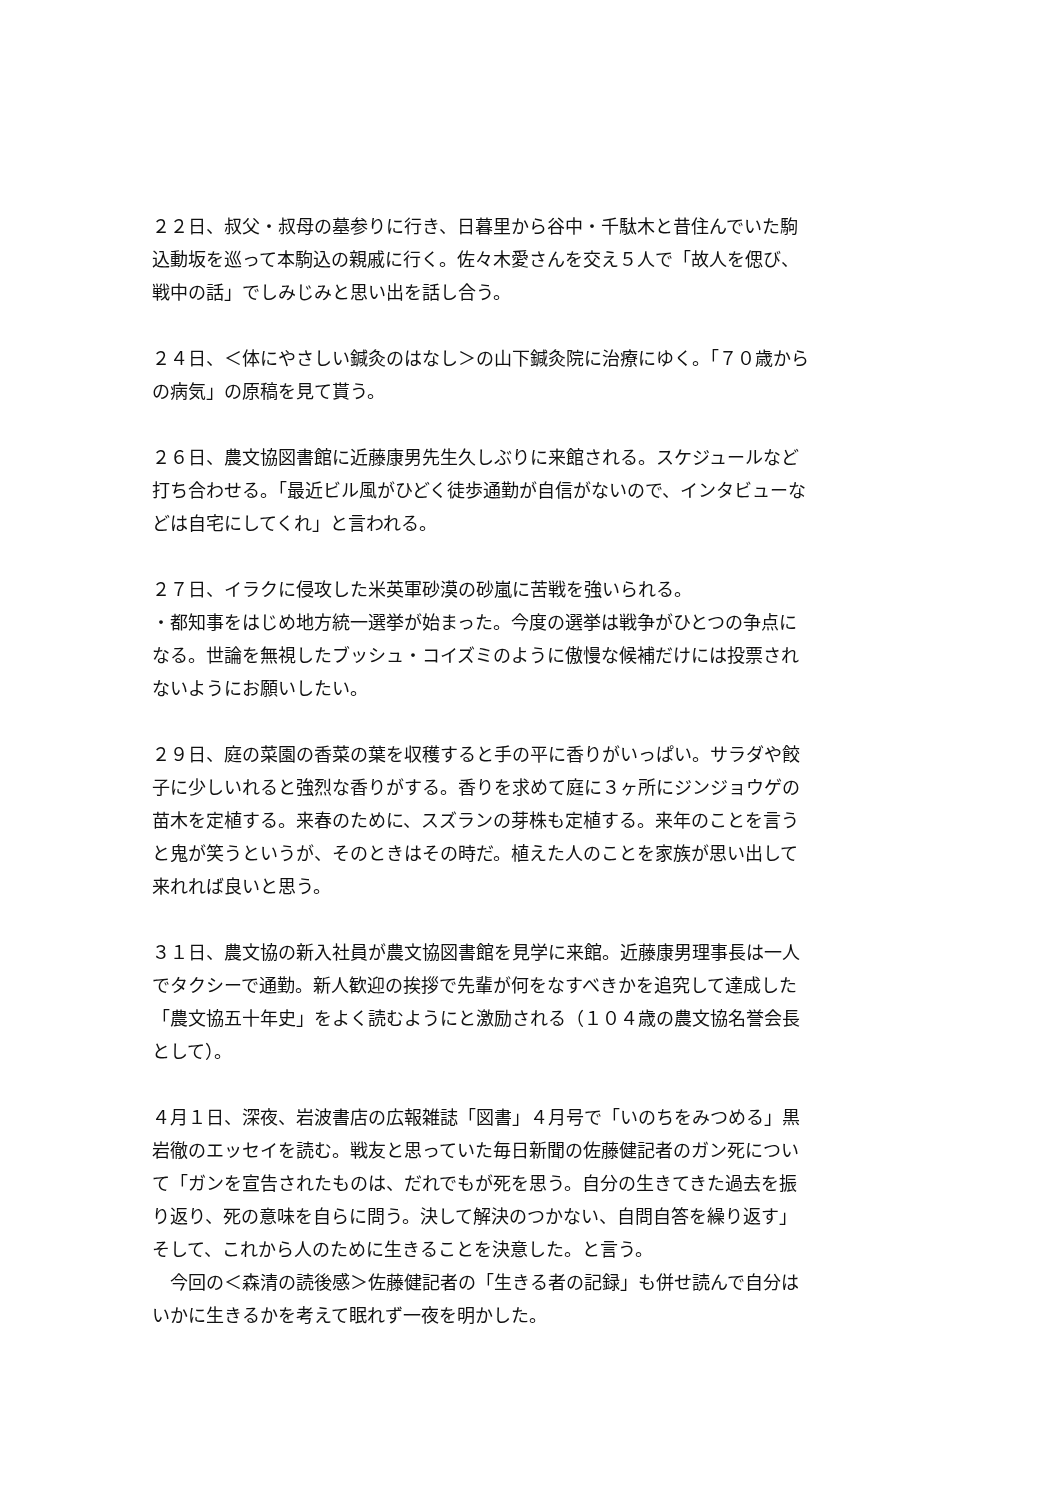２２日、叔父・叔母の墓参りに行き、日暮里から谷中・千駄木と昔住んでいた駒込動坂を巡って本駒込の親戚に行く。佐々木愛さんを交え５人で「故人を偲び、戦中の話」でしみじみと思い出を話し合う。
２４日、＜体にやさしい鍼灸のはなし＞の山下鍼灸院に治療にゆく。「７０歳からの病気」の原稿を見て貰う。
２６日、農文協図書館に近藤康男先生久しぶりに来館される。スケジュールなど打ち合わせる。「最近ビル風がひどく徒歩通勤が自信がないので、インタビューなどは自宅にしてくれ」と言われる。
２７日、イラクに侵攻した米英軍砂漠の砂嵐に苦戦を強いられる。
・都知事をはじめ地方統一選挙が始まった。今度の選挙は戦争がひとつの争点になる。世論を無視したブッシュ・コイズミのように傲慢な候補だけには投票されないようにお願いしたい。
２９日、庭の菜園の香菜の葉を収穫すると手の平に香りがいっぱい。サラダや餃子に少しいれると強烈な香りがする。香りを求めて庭に３ヶ所にジンジョウゲの苗木を定植する。来春のために、スズランの芽株も定植する。来年のことを言うと鬼が笑うというが、そのときはその時だ。植えた人のことを家族が思い出して来れれば良いと思う。
３１日、農文協の新入社員が農文協図書館を見学に来館。近藤康男理事長は一人でタクシーで通勤。新人歓迎の挨拶で先輩が何をなすべきかを追究して達成した「農文協五十年史」をよく読むようにと激励される（１０４歳の農文協名誉会長として）。
４月１日、深夜、岩波書店の広報雑誌「図書」４月号で「いのちをみつめる」黒岩徹のエッセイを読む。戦友と思っていた毎日新聞の佐藤健記者のガン死について「ガンを宣告されたものは、だれでもが死を思う。自分の生きてきた過去を振り返り、死の意味を自らに問う。決して解決のつかない、自問自答を繰り返す」そして、これから人のために生きることを決意した。と言う。
　今回の＜森清の読後感＞佐藤健記者の「生きる者の記録」も併せ読んで自分はいかに生きるかを考えて眠れず一夜を明かした。